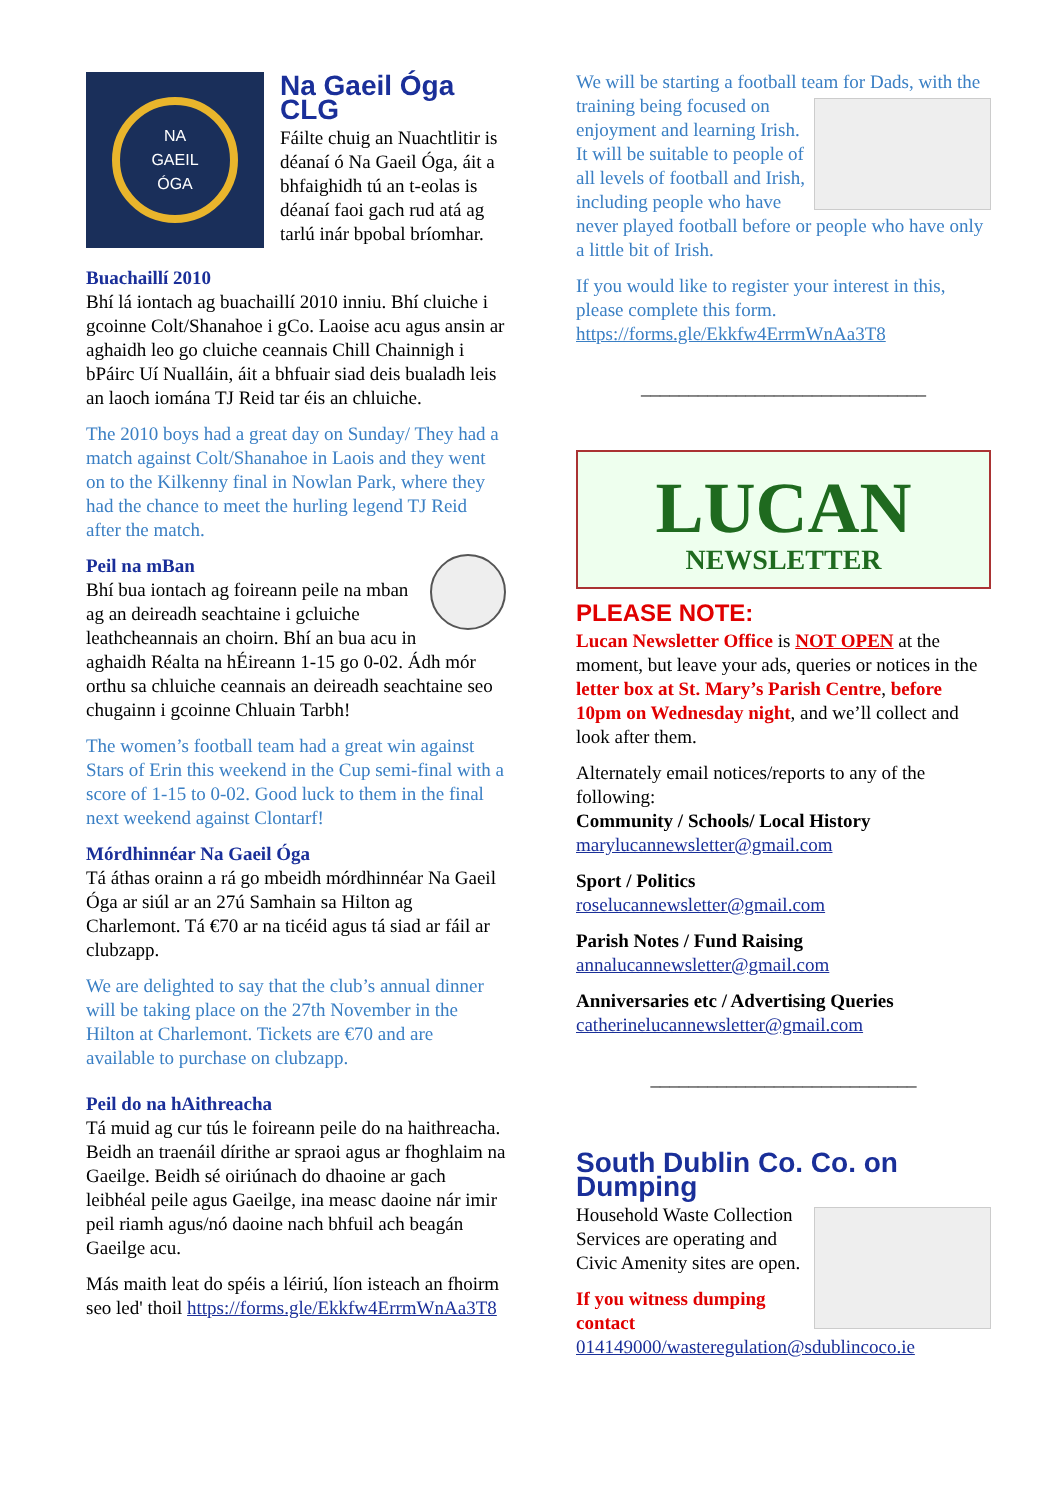NA
GAEIL
ÓGA
Na Gaeil Óga CLG
Fáilte chuig an Nuachtlitir is déanaí ó Na Gaeil Óga, áit a bhfaighidh tú an t-eolas is déanaí faoi gach rud atá ag tarlú inár bpobal bríomhar.
Buachaillí 2010
Bhí lá iontach ag buachaillí 2010 inniu. Bhí cluiche i gcoinne Colt/Shanahoe i gCo. Laoise acu agus ansin ar aghaidh leo go cluiche ceannais Chill Chainnigh i bPáirc Uí Nualláin, áit a bhfuair siad deis bualadh leis an laoch iomána TJ Reid tar éis an chluiche.
The 2010 boys had a great day on Sunday/ They had a match against Colt/Shanahoe in Laois and they went on to the Kilkenny final in Nowlan Park, where they had the chance to meet the hurling legend TJ Reid after the match.
Peil na mBan
Bhí bua iontach ag foireann peile na mban ag an deireadh seachtaine i gcluiche leathcheannais an choirn. Bhí an bua acu in aghaidh Réalta na hÉireann 1-15 go 0-02. Ádh mór orthu sa chluiche ceannais an deireadh seachtaine seo chugainn i gcoinne Chluain Tarbh!
The women’s football team had a great win against Stars of Erin this weekend in the Cup semi-final with a score of 1-15 to 0-02. Good luck to them in the final next weekend against Clontarf!
Mórdhinnéar Na Gaeil Óga
Tá áthas orainn a rá go mbeidh mórdhinnéar Na Gaeil Óga ar siúl ar an 27ú Samhain sa Hilton ag Charlemont. Tá €70 ar na ticéid agus tá siad ar fáil ar clubzapp.
We are delighted to say that the club’s annual dinner will be taking place on the 27th November in the Hilton at Charlemont. Tickets are €70 and are available to purchase on clubzapp.
Peil do na hAithreacha
Tá muid ag cur tús le foireann peile do na haithreacha. Beidh an traenáil dírithe ar spraoi agus ar fhoghlaim na Gaeilge. Beidh sé oiriúnach do dhaoine ar gach leibhéal peile agus Gaeilge, ina measc daoine nár imir peil riamh agus/nó daoine nach bhfuil ach beagán Gaeilge acu.
Más maith leat do spéis a léiriú, líon isteach an fhoirm seo led' thoil https://forms.gle/Ekkfw4ErrmWnAa3T8
We will be starting a football team for Dads, with the training being focused on enjoyment and learning Irish. It will be suitable to people of all levels of football and Irish, including people who have never played football before or people who have only a little bit of Irish.
If you would like to register your interest in this, please complete this form. https://forms.gle/Ekkfw4ErrmWnAa3T8
______________________________
LUCAN
NEWSLETTER
PLEASE NOTE:
Lucan Newsletter Office is NOT OPEN at the moment, but leave your ads, queries or notices in the letter box at St. Mary’s Parish Centre, before 10pm on Wednesday night, and we’ll collect and look after them.
Alternately email notices/reports to any of the following:
Community / Schools/ Local History
marylucannewsletter@gmail.com
Sport / Politics
roselucannewsletter@gmail.com
Parish Notes / Fund Raising
annalucannewsletter@gmail.com
Anniversaries etc / Advertising Queries
catherinelucannewsletter@gmail.com
____________________________
South Dublin Co. Co. on Dumping
Household Waste Collection Services are operating and Civic Amenity sites are open.
If you witness dumping contact
014149000/wasteregulation@sdublincoco.ie